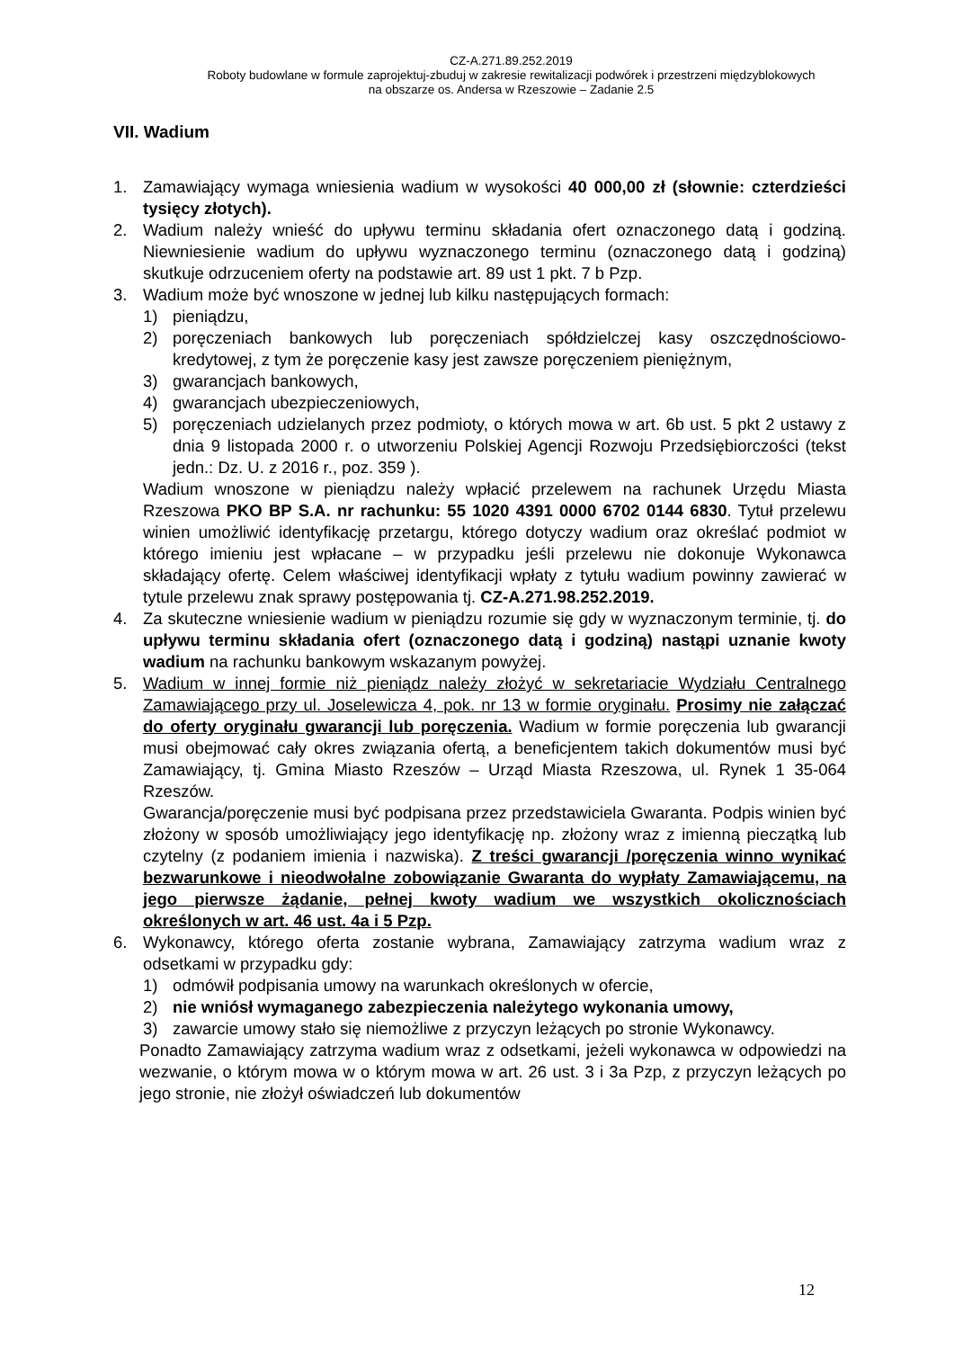CZ-A.271.89.252.2019
Roboty budowlane w formule zaprojektuj-zbuduj w zakresie rewitalizacji podwórek i przestrzeni międzyblokowych
na obszarze os. Andersa w Rzeszowie – Zadanie 2.5
VII. Wadium
1. Zamawiający wymaga wniesienia wadium w wysokości 40 000,00 zł (słownie: czterdzieści tysięcy złotych).
2. Wadium należy wnieść do upływu terminu składania ofert oznaczonego datą i godziną. Niewniesienie wadium do upływu wyznaczonego terminu (oznaczonego datą i godziną) skutkuje odrzuceniem oferty na podstawie art. 89 ust 1 pkt. 7 b Pzp.
3. Wadium może być wnoszone w jednej lub kilku następujących formach:
1) pieniądzu,
2) poręczeniach bankowych lub poręczeniach spółdzielczej kasy oszczędnościowo- kredytowej, z tym że poręczenie kasy jest zawsze poręczeniem pieniężnym,
3) gwarancjach bankowych,
4) gwarancjach ubezpieczeniowych,
5) poręczeniach udzielanych przez podmioty, o których mowa w art. 6b ust. 5 pkt 2 ustawy z dnia 9 listopada 2000 r. o utworzeniu Polskiej Agencji Rozwoju Przedsiębiorczości (tekst jedn.: Dz. U. z 2016 r., poz. 359 ).
Wadium wnoszone w pieniądzu należy wpłacić przelewem na rachunek Urzędu Miasta Rzeszowa PKO BP S.A. nr rachunku: 55 1020 4391 0000 6702 0144 6830. Tytuł przelewu winien umożliwić identyfikację przetargu, którego dotyczy wadium oraz określać podmiot w którego imieniu jest wpłacane – w przypadku jeśli przelewu nie dokonuje Wykonawca składający ofertę. Celem właściwej identyfikacji wpłaty z tytułu wadium powinny zawierać w tytule przelewu znak sprawy postępowania tj. CZ-A.271.98.252.2019.
4. Za skuteczne wniesienie wadium w pieniądzu rozumie się gdy w wyznaczonym terminie, tj. do upływu terminu składania ofert (oznaczonego datą i godziną) nastąpi uznanie kwoty wadium na rachunku bankowym wskazanym powyżej.
5. Wadium w innej formie niż pieniądz należy złożyć w sekretariacie Wydziału Centralnego Zamawiającego przy ul. Joselewicza 4, pok. nr 13 w formie oryginału. Prosimy nie załączać do oferty oryginału gwarancji lub poręczenia. Wadium w formie poręczenia lub gwarancji musi obejmować cały okres związania ofertą, a beneficjentem takich dokumentów musi być Zamawiający, tj. Gmina Miasto Rzeszów – Urząd Miasta Rzeszowa, ul. Rynek 1 35-064 Rzeszów.
Gwarancja/poręczenie musi być podpisana przez przedstawiciela Gwaranta. Podpis winien być złożony w sposób umożliwiający jego identyfikację np. złożony wraz z imienną pieczątką lub czytelny (z podaniem imienia i nazwiska). Z treści gwarancji /poręczenia winno wynikać bezwarunkowe i nieodwołalne zobowiązanie Gwaranta do wypłaty Zamawiającemu, na jego pierwsze żądanie, pełnej kwoty wadium we wszystkich okolicznościach określonych w art. 46 ust. 4a i 5 Pzp.
6. Wykonawcy, którego oferta zostanie wybrana, Zamawiający zatrzyma wadium wraz z odsetkami w przypadku gdy:
1) odmówił podpisania umowy na warunkach określonych w ofercie,
2) nie wniósł wymaganego zabezpieczenia należytego wykonania umowy,
3) zawarcie umowy stało się niemożliwe z przyczyn leżących po stronie Wykonawcy.
Ponadto Zamawiający zatrzyma wadium wraz z odsetkami, jeżeli wykonawca w odpowiedzi na wezwanie, o którym mowa w o którym mowa w art. 26 ust. 3 i 3a Pzp, z przyczyn leżących po jego stronie, nie złożył oświadczeń lub dokumentów
12